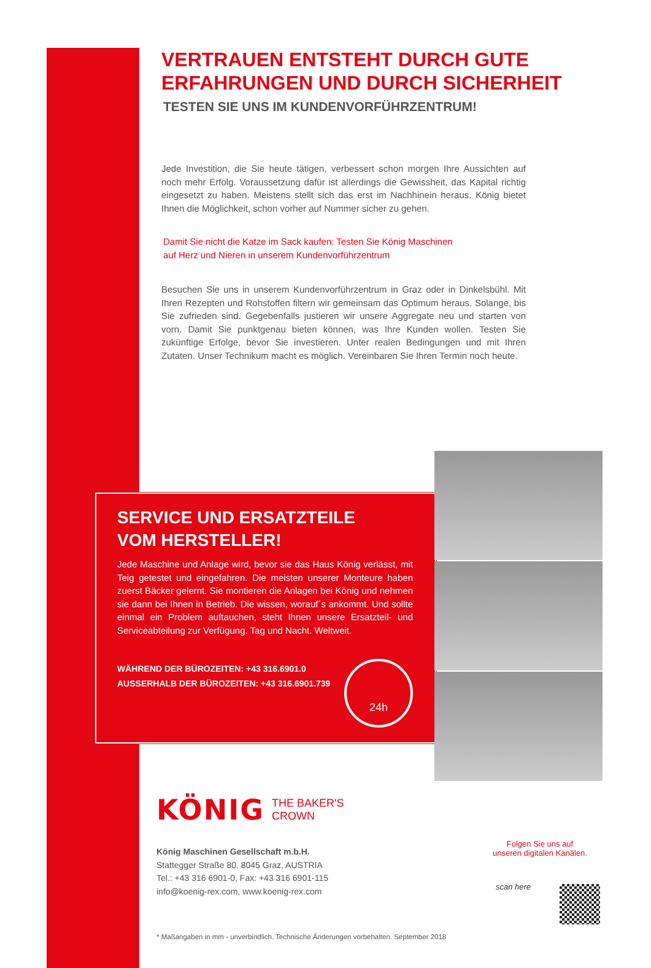VERTRAUEN ENTSTEHT DURCH GUTE ERFAHRUNGEN UND DURCH SICHERHEIT
TESTEN SIE UNS IM KUNDENVORFÜHRZENTRUM!
Jede Investition, die Sie heute tätigen, verbessert schon morgen Ihre Aussichten auf noch mehr Erfolg. Voraussetzung dafür ist allerdings die Gewissheit, das Kapital richtig eingesetzt zu haben. Meistens stellt sich das erst im Nachhinein heraus. König bietet Ihnen die Möglichkeit, schon vorher auf Nummer sicher zu gehen.
Damit Sie nicht die Katze im Sack kaufen: Testen Sie König Maschinen
auf Herz und Nieren in unserem Kundenvorführzentrum
Besuchen Sie uns in unserem Kundenvorführzentrum in Graz oder in Dinkelsbühl. Mit Ihren Rezepten und Rohstoffen filtern wir gemeinsam das Optimum heraus. Solange, bis Sie zufrieden sind. Gegebenfalls justieren wir unsere Aggregate neu und starten von vorn. Damit Sie punktgenau bieten können, was Ihre Kunden wollen. Testen Sie zukünftige Erfolge, bevor Sie investieren. Unter realen Bedingungen und mit Ihren Zutaten. Unser Technikum macht es möglich. Vereinbaren Sie Ihren Termin noch heute.
SERVICE UND ERSATZTEILE
VOM HERSTELLER!
Jede Maschine und Anlage wird, bevor sie das Haus König verlässt, mit Teig getestet und eingefahren. Die meisten unserer Monteure haben zuerst Bäcker gelernt. Sie montieren die Anlagen bei König und nehmen sie dann bei Ihnen in Betrieb. Die wissen, worauf´s ankommt. Und sollte einmal ein Problem auftauchen, steht Ihnen unsere Ersatzteil- und Serviceabteilung zur Verfügung. Tag und Nacht. Weltweit.
WÄHREND DER BÜROZEITEN: +43 316.6901.0
AUSSERHALB DER BÜROZEITEN: +43 316.6901.739
24h
KÖNIG THE BAKER'S
CROWN
König Maschinen Gesellschaft m.b.H.
Stattegger Straße 80, 8045 Graz, AUSTRIA
Tel.: +43 316 6901-0, Fax: +43 316 6901-115
info@koenig-rex.com, www.koenig-rex.com
Folgen Sie uns auf
unseren digitalen Kanälen.
scan here
* Maßangaben in mm - unverbindlich. Technische Änderungen vorbehalten. September 2018